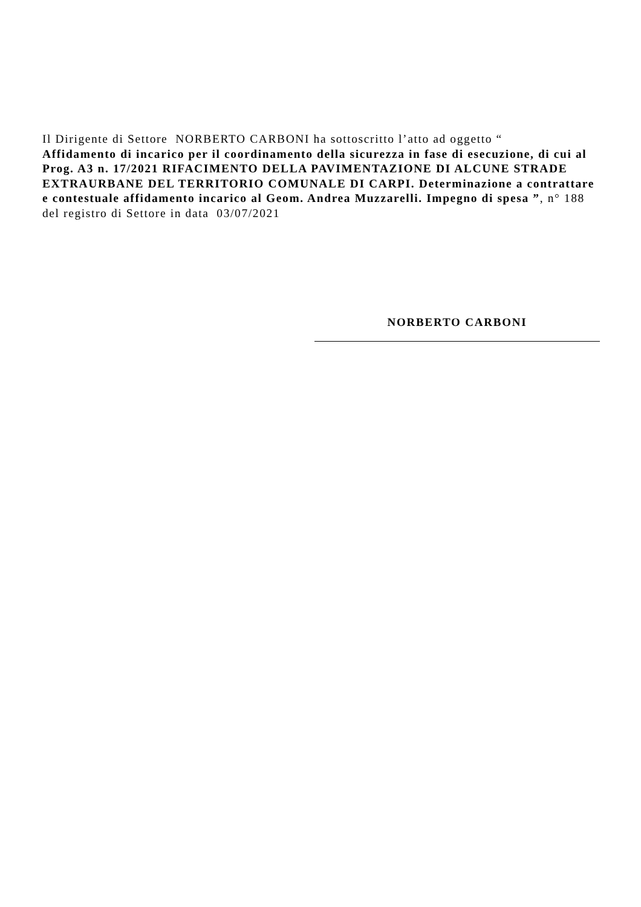Il Dirigente di Settore NORBERTO CARBONI ha sottoscritto l’atto ad oggetto “
Affidamento di incarico per il coordinamento della sicurezza in fase di esecuzione, di cui al Prog. A3 n. 17/2021 RIFACIMENTO DELLA PAVIMENTAZIONE DI ALCUNE STRADE EXTRAURBANE DEL TERRITORIO COMUNALE DI CARPI. Determinazione a contrattare e contestuale affidamento incarico al Geom. Andrea Muzzarelli. Impegno di spesa ”, n° 188 del registro di Settore in data 03/07/2021
NORBERTO CARBONI